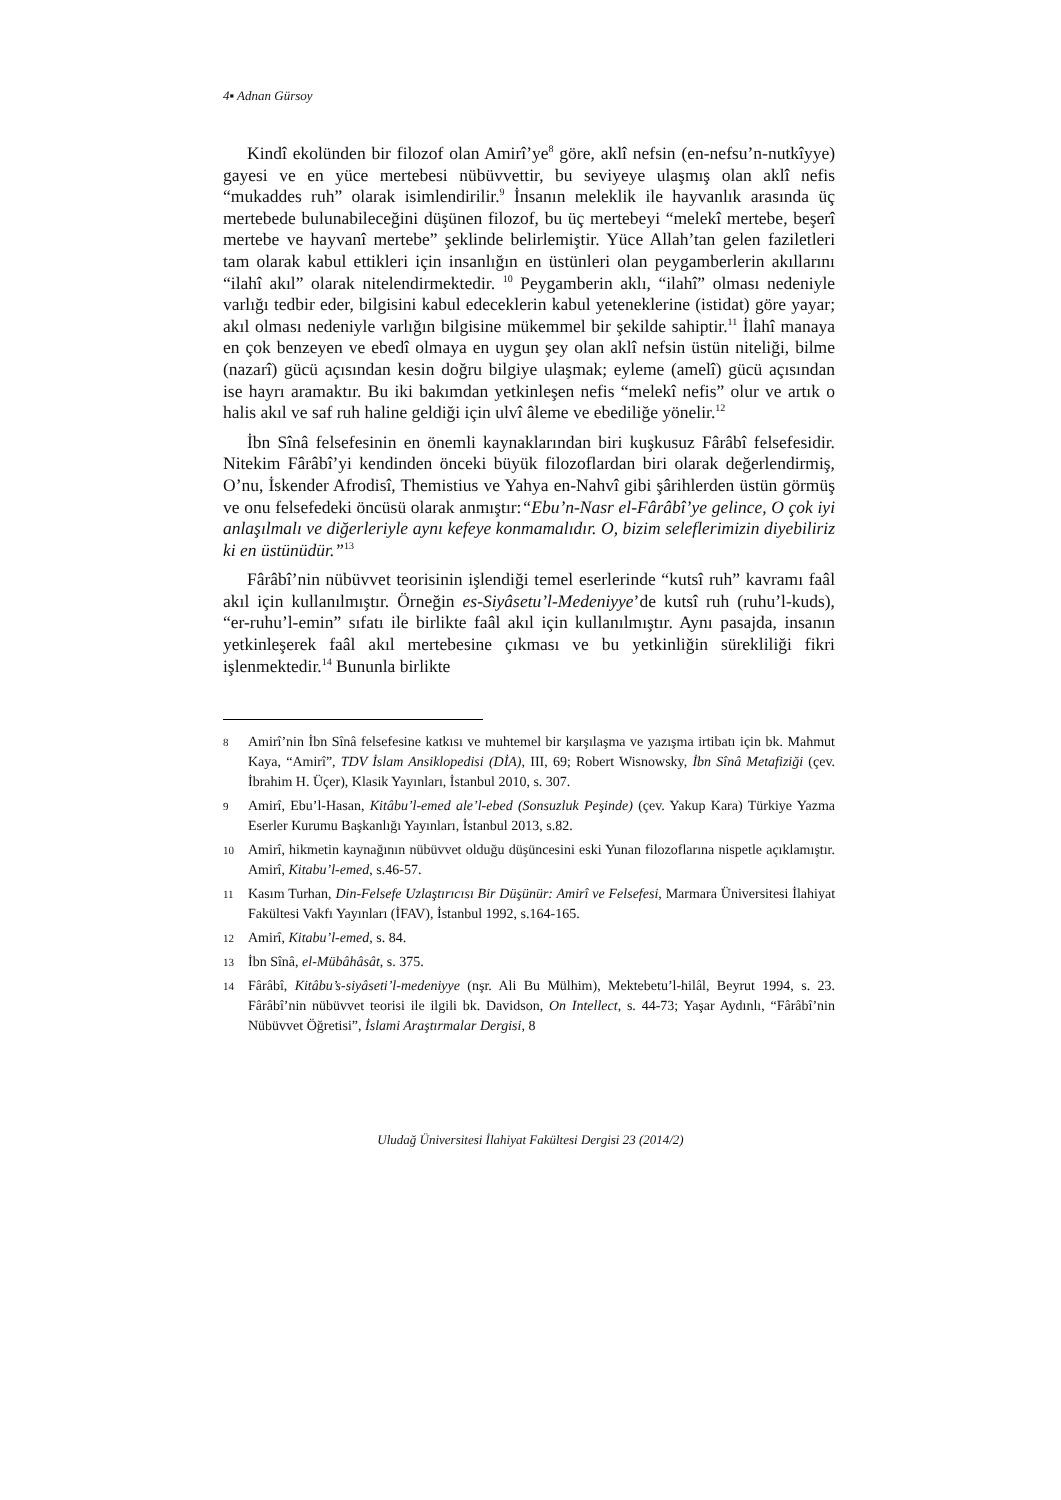4▪ Adnan Gürsoy
Kindî ekolünden bir filozof olan Amirî’ye<sup>8</sup> göre, aklî nefsin (en-nefsu’n-nutkîyye) gayesi ve en yüce mertebesi nübüvvettir, bu seviyeye ulaşmış olan aklî nefis “mukaddes ruh” olarak isimlendirilir.<sup>9</sup> İnsanın meleklik ile hayvanlık arasında üç mertebede bulunabileceğini düşünen filozof, bu üç mertebeyi “melekî mertebe, beşerî mertebe ve hayvanî mertebe” şeklinde belirlemiştir. Yüce Allah’tan gelen faziletleri tam olarak kabul ettikleri için insanlığın en üstünleri olan peygamberlerin akıllarını “ilahî akıl” olarak nitelendirmektedir. <sup>10</sup> Peygamberin aklı, “ilahî” olması nedeniyle varlığı tedbir eder, bilgisini kabul edeceklerin kabul yeteneklerine (istidat) göre yayar; akıl olması nedeniyle varlığın bilgisine mükemmel bir şekilde sahiptir.<sup>11</sup> İlahî manaya en çok benzeyen ve ebedî olmaya en uygun şey olan aklî nefsin üstün niteliği, bilme (nazarî) gücü açısından kesin doğru bilgiye ulaşmak; eyleme (amelî) gücü açısından ise hayrı aramaktır. Bu iki bakımdan yetkinleşen nefis “melekî nefis” olur ve artık o halis akıl ve saf ruh haline geldiği için ulvî âleme ve ebediliğe yönelir.<sup>12</sup>
İbn Sînâ felsefesinin en önemli kaynaklarından biri kuşkusuz Fârâbî felsefesidir. Nitekim Fârâbî’yi kendinden önceki büyük filozoflardan biri olarak değerlendirmiş, O’nu, İskender Afrodisî, Themistius ve Yahya en-Nahvî gibi şârihlerden üstün görmüş ve onu felsefedeki öncüsü olarak anmıştır:“Ebu’n-Nasr el-Fârâbî’ye gelince, O çok iyi anlaşılmalı ve diğerleriyle aynı kefeye konmamalıdır. O, bizim seleflerimizin diyebiliriz ki en üstünüdür.”<sup>13</sup>
Fârâbî’nin nübüvvet teorisinin işlendiği temel eserlerinde “kutsî ruh” kavramı faâl akıl için kullanılmıştır. Örneğin es-Siyâsetu’l-Medeniyye’de kutsî ruh (ruhu’l-kuds), “er-ruhu’l-emin” sıfatı ile birlikte faâl akıl için kullanılmıştır. Aynı pasajda, insanın yetkinleşerek faâl akıl mertebesine çıkması ve bu yetkinliğin sürekliliği fikri işlenmektedir.<sup>14</sup> Bununla birlikte
8 Amirî’nin İbn Sînâ felsefesine katkısı ve muhtemel bir karşılaşma ve yazışma irtibatı için bk. Mahmut Kaya, “Amirî”, TDV İslam Ansiklopedisi (DİA), III, 69; Robert Wisnowsky, İbn Sînâ Metafiziği (çev. İbrahim H. Üçer), Klasik Yayınları, İstanbul 2010, s. 307.
9 Amirî, Ebu’l-Hasan, Kitâbu’l-emed ale’l-ebed (Sonsuzluk Peşinde) (çev. Yakup Kara) Türkiye Yazma Eserler Kurumu Başkanlığı Yayınları, İstanbul 2013, s.82.
10 Amirî, hikmetin kaynağının nübüvvet olduğu düşüncesini eski Yunan filozoflarına nispetle açıklamıştır. Amirî, Kitabu’l-emed, s.46-57.
11 Kasım Turhan, Din-Felsefe Uzlaştırıcısı Bir Düşünür: Amirî ve Felsefesi, Marmara Üniversitesi İlahiyat Fakültesi Vakfı Yayınları (İFAV), İstanbul 1992, s.164-165.
12 Amirî, Kitabu’l-emed, s. 84.
13 İbn Sînâ, el-Mübâhâsât, s. 375.
14 Fârâbî, Kitâbu’s-siyâseti’l-medeniyye (nşr. Ali Bu Mülhim), Mektebetu’l-hilâl, Beyrut 1994, s. 23. Fârâbî’nin nübüvvet teorisi ile ilgili bk. Davidson, On Intellect, s. 44-73; Yaşar Aydınlı, “Fârâbî’nin Nübüvvet Öğretisi”, İslami Araştırmalar Dergisi, 8
Uludağ Üniversitesi İlahiyat Fakültesi Dergisi 23 (2014/2)